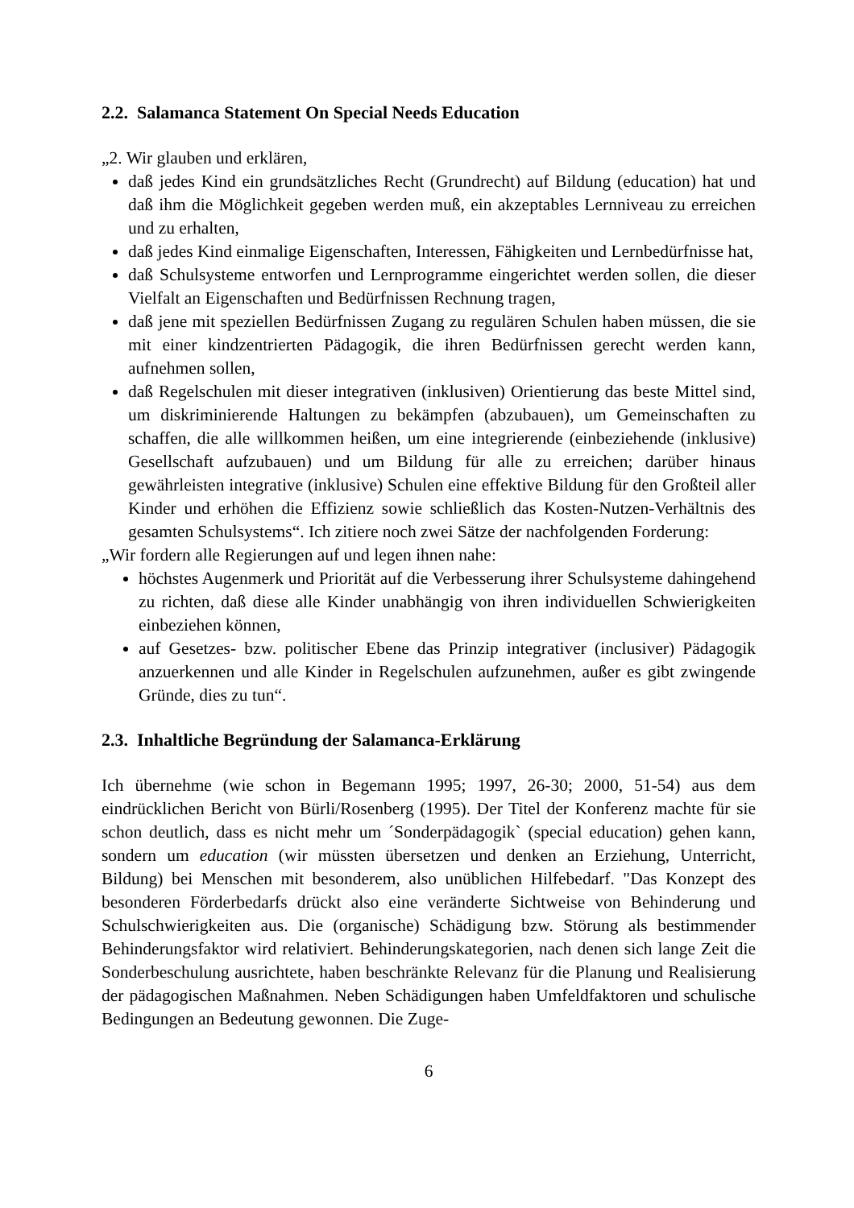2.2. Salamanca Statement On Special Needs Education
„2. Wir glauben und erklären,
daß jedes Kind ein grundsätzliches Recht (Grundrecht) auf Bildung (education) hat und daß ihm die Möglichkeit gegeben werden muß, ein akzeptables Lernniveau zu erreichen und zu erhalten,
daß jedes Kind einmalige Eigenschaften, Interessen, Fähigkeiten und Lernbedürfnisse hat,
daß Schulsysteme entworfen und Lernprogramme eingerichtet werden sollen, die dieser Vielfalt an Eigenschaften und Bedürfnissen Rechnung tragen,
daß jene mit speziellen Bedürfnissen Zugang zu regulären Schulen haben müssen, die sie mit einer kindzentrierten Pädagogik, die ihren Bedürfnissen gerecht werden kann, aufnehmen sollen,
daß Regelschulen mit dieser integrativen (inklusiven) Orientierung das beste Mittel sind, um diskriminierende Haltungen zu bekämpfen (abzubauen), um Gemeinschaften zu schaffen, die alle willkommen heißen, um eine integrierende (einbeziehende (inklusive) Gesellschaft aufzubauen) und um Bildung für alle zu erreichen; darüber hinaus gewährleisten integrative (inklusive) Schulen eine effektive Bildung für den Großteil aller Kinder und erhöhen die Effizienz sowie schließlich das Kosten-Nutzen-Verhältnis des gesamten Schulsystems“. Ich zitiere noch zwei Sätze der nachfolgenden Forderung:
„Wir fordern alle Regierungen auf und legen ihnen nahe:
höchstes Augenmerk und Priorität auf die Verbesserung ihrer Schulsysteme dahingehend zu richten, daß diese alle Kinder unabhängig von ihren individuellen Schwierigkeiten einbeziehen können,
auf Gesetzes- bzw. politischer Ebene das Prinzip integrativer (inclusiver) Pädagogik anzuerkennen und alle Kinder in Regelschulen aufzunehmen, außer es gibt zwingende Gründe, dies zu tun“.
2.3. Inhaltliche Begründung der Salamanca-Erklärung
Ich übernehme (wie schon in Begemann 1995; 1997, 26-30; 2000, 51-54) aus dem eindrücklichen Bericht von Bürli/Rosenberg (1995). Der Titel der Konferenz machte für sie schon deutlich, dass es nicht mehr um ´Sonderpädagogik` (special education) gehen kann, sondern um education (wir müssten übersetzen und denken an Erziehung, Unterricht, Bildung) bei Menschen mit besonderem, also unüblichen Hilfebedarf. "Das Konzept des besonderen Förderbedarfs drückt also eine veränderte Sichtweise von Behinderung und Schulschwierigkeiten aus. Die (organische) Schädigung bzw. Störung als bestimmender Behinderungsfaktor wird relativiert. Behinderungskategorien, nach denen sich lange Zeit die Sonderbeschulung ausrichtete, haben beschränkte Relevanz für die Planung und Realisierung der pädagogischen Maßnahmen. Neben Schädigungen haben Umfeldfaktoren und schulische Bedingungen an Bedeutung gewonnen. Die Zuge-
6